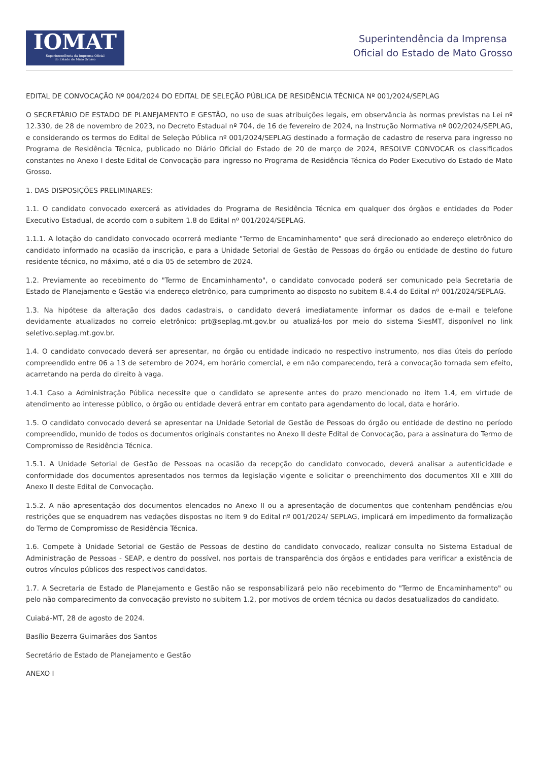IOMAT
Superintendência da Imprensa Oficial
do Estado de Mato Grosso
Superintendência da Imprensa
Oficial do Estado de Mato Grosso
EDITAL DE CONVOCAÇÃO Nº 004/2024 DO EDITAL DE SELEÇÃO PÚBLICA DE RESIDÊNCIA TÉCNICA Nº 001/2024/SEPLAG
O SECRETÁRIO DE ESTADO DE PLANEJAMENTO E GESTÃO, no uso de suas atribuições legais, em observância às normas previstas na Lei nº 12.330, de 28 de novembro de 2023, no Decreto Estadual nº 704, de 16 de fevereiro de 2024, na Instrução Normativa nº 002/2024/SEPLAG, e considerando os termos do Edital de Seleção Pública nº 001/2024/SEPLAG destinado a formação de cadastro de reserva para ingresso no Programa de Residência Técnica, publicado no Diário Oficial do Estado de 20 de março de 2024, RESOLVE CONVOCAR os classificados constantes no Anexo I deste Edital de Convocação para ingresso no Programa de Residência Técnica do Poder Executivo do Estado de Mato Grosso.
1. DAS DISPOSIÇÕES PRELIMINARES:
1.1. O candidato convocado exercerá as atividades do Programa de Residência Técnica em qualquer dos órgãos e entidades do Poder Executivo Estadual, de acordo com o subitem 1.8 do Edital nº 001/2024/SEPLAG.
1.1.1. A lotação do candidato convocado ocorrerá mediante "Termo de Encaminhamento" que será direcionado ao endereço eletrônico do candidato informado na ocasião da inscrição, e para a Unidade Setorial de Gestão de Pessoas do órgão ou entidade de destino do futuro residente técnico, no máximo, até o dia 05 de setembro de 2024.
1.2. Previamente ao recebimento do "Termo de Encaminhamento", o candidato convocado poderá ser comunicado pela Secretaria de Estado de Planejamento e Gestão via endereço eletrônico, para cumprimento ao disposto no subitem 8.4.4 do Edital nº 001/2024/SEPLAG.
1.3. Na hipótese da alteração dos dados cadastrais, o candidato deverá imediatamente informar os dados de e-mail e telefone devidamente atualizados no correio eletrônico: prt@seplag.mt.gov.br ou atualizá-los por meio do sistema SiesMT, disponível no link seletivo.seplag.mt.gov.br.
1.4. O candidato convocado deverá ser apresentar, no órgão ou entidade indicado no respectivo instrumento, nos dias úteis do período compreendido entre 06 a 13 de setembro de 2024, em horário comercial, e em não comparecendo, terá a convocação tornada sem efeito, acarretando na perda do direito à vaga.
1.4.1 Caso a Administração Pública necessite que o candidato se apresente antes do prazo mencionado no item 1.4, em virtude de atendimento ao interesse público, o órgão ou entidade deverá entrar em contato para agendamento do local, data e horário.
1.5. O candidato convocado deverá se apresentar na Unidade Setorial de Gestão de Pessoas do órgão ou entidade de destino no período compreendido, munido de todos os documentos originais constantes no Anexo II deste Edital de Convocação, para a assinatura do Termo de Compromisso de Residência Técnica.
1.5.1. A Unidade Setorial de Gestão de Pessoas na ocasião da recepção do candidato convocado, deverá analisar a autenticidade e conformidade dos documentos apresentados nos termos da legislação vigente e solicitar o preenchimento dos documentos XII e XIII do Anexo II deste Edital de Convocação.
1.5.2. A não apresentação dos documentos elencados no Anexo II ou a apresentação de documentos que contenham pendências e/ou restrições que se enquadrem nas vedações dispostas no item 9 do Edital nº 001/2024/ SEPLAG, implicará em impedimento da formalização do Termo de Compromisso de Residência Técnica.
1.6. Compete à Unidade Setorial de Gestão de Pessoas de destino do candidato convocado, realizar consulta no Sistema Estadual de Administração de Pessoas - SEAP, e dentro do possível, nos portais de transparência dos órgãos e entidades para verificar a existência de outros vínculos públicos dos respectivos candidatos.
1.7. A Secretaria de Estado de Planejamento e Gestão não se responsabilizará pelo não recebimento do "Termo de Encaminhamento" ou pelo não comparecimento da convocação previsto no subitem 1.2, por motivos de ordem técnica ou dados desatualizados do candidato.
Cuiabá-MT, 28 de agosto de 2024.
Basílio Bezerra Guimarães dos Santos
Secretário de Estado de Planejamento e Gestão
ANEXO I